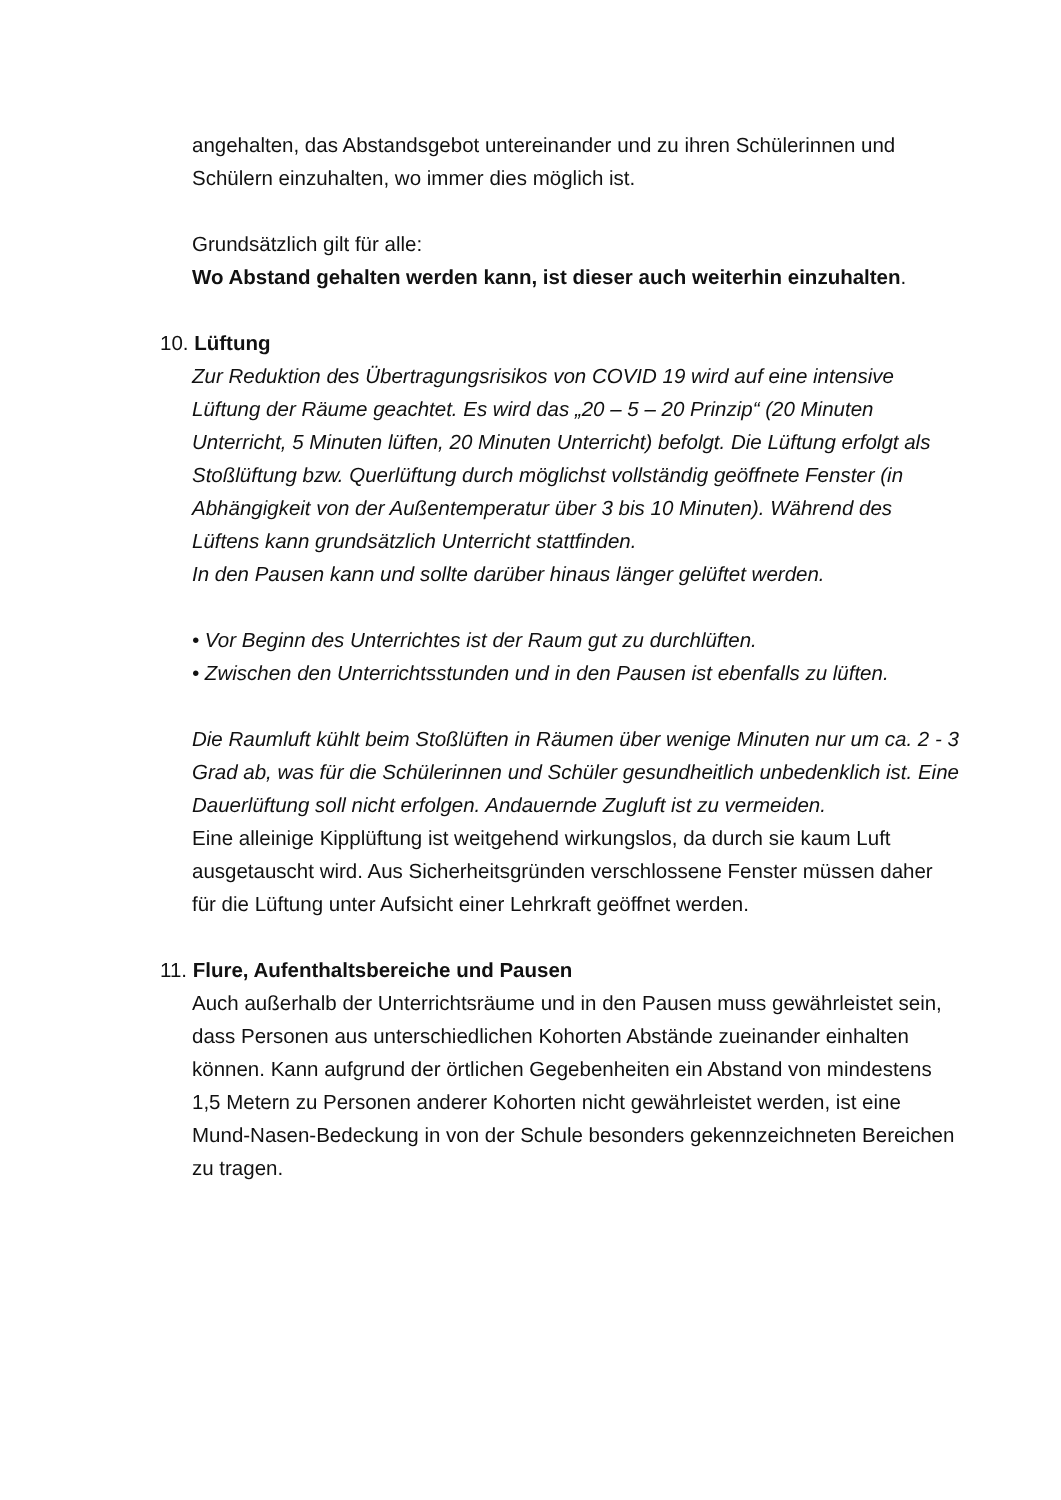angehalten, das Abstandsgebot untereinander und zu ihren Schülerinnen und Schülern einzuhalten, wo immer dies möglich ist.
Grundsätzlich gilt für alle:
Wo Abstand gehalten werden kann, ist dieser auch weiterhin einzuhalten.
10. Lüftung
Zur Reduktion des Übertragungsrisikos von COVID 19 wird auf eine intensive Lüftung der Räume geachtet. Es wird das „20 – 5 – 20 Prinzip“ (20 Minuten Unterricht, 5 Minuten lüften, 20 Minuten Unterricht) befolgt. Die Lüftung erfolgt als Stoßlüftung bzw. Querlüftung durch möglichst vollständig geöffnete Fenster (in Abhängigkeit von der Außentemperatur über 3 bis 10 Minuten). Während des Lüftens kann grundsätzlich Unterricht stattfinden.
In den Pausen kann und sollte darüber hinaus länger gelüftet werden.
• Vor Beginn des Unterrichtes ist der Raum gut zu durchlüften.
• Zwischen den Unterrichtsstunden und in den Pausen ist ebenfalls zu lüften.
Die Raumluft kühlt beim Stoßlüften in Räumen über wenige Minuten nur um ca. 2 - 3 Grad ab, was für die Schülerinnen und Schüler gesundheitlich unbedenklich ist. Eine Dauerlüftung soll nicht erfolgen. Andauernde Zugluft ist zu vermeiden.
Eine alleinige Kipplüftung ist weitgehend wirkungslos, da durch sie kaum Luft ausgetauscht wird. Aus Sicherheitsgründen verschlossene Fenster müssen daher für die Lüftung unter Aufsicht einer Lehrkraft geöffnet werden.
11. Flure, Aufenthaltsbereiche und Pausen
Auch außerhalb der Unterrichtsräume und in den Pausen muss gewährleistet sein, dass Personen aus unterschiedlichen Kohorten Abstände zueinander einhalten können. Kann aufgrund der örtlichen Gegebenheiten ein Abstand von mindestens 1,5 Metern zu Personen anderer Kohorten nicht gewährleistet werden, ist eine Mund-Nasen-Bedeckung in von der Schule besonders gekennzeichneten Bereichen zu tragen.